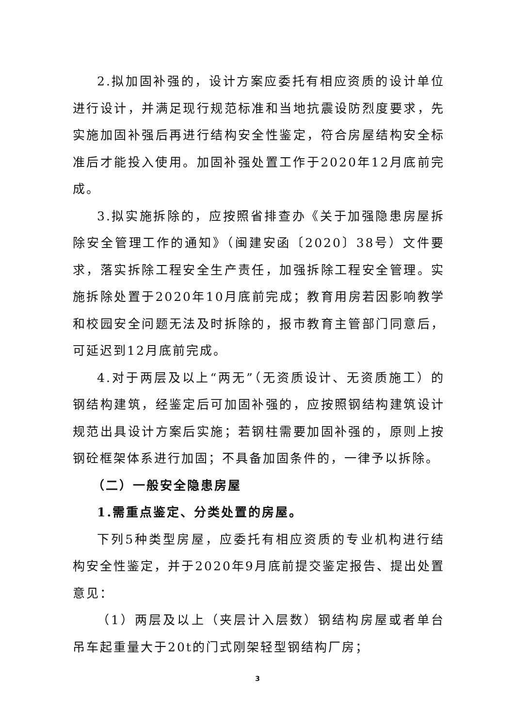2.拟加固补强的，设计方案应委托有相应资质的设计单位进行设计，并满足现行规范标准和当地抗震设防烈度要求，先实施加固补强后再进行结构安全性鉴定，符合房屋结构安全标准后才能投入使用。加固补强处置工作于2020年12月底前完成。
3.拟实施拆除的，应按照省排查办《关于加强隐患房屋拆除安全管理工作的通知》（闽建安函〔2020〕38号）文件要求，落实拆除工程安全生产责任，加强拆除工程安全管理。实施拆除处置于2020年10月底前完成；教育用房若因影响教学和校园安全问题无法及时拆除的，报市教育主管部门同意后，可延迟到12月底前完成。
4.对于两层及以上“两无”（无资质设计、无资质施工）的钢结构建筑，经鉴定后可加固补强的，应按照钢结构建筑设计规范出具设计方案后实施；若钢柱需要加固补强的，原则上按钢砼框架体系进行加固；不具备加固条件的，一律予以拆除。
（二）一般安全隐患房屋
1.需重点鉴定、分类处置的房屋。
下列5种类型房屋，应委托有相应资质的专业机构进行结构安全性鉴定，并于2020年9月底前提交鉴定报告、提出处置意见：
（1）两层及以上（夹层计入层数）钢结构房屋或者单台吊车起重量大于20t的门式刚架轻型钢结构厂房；
3